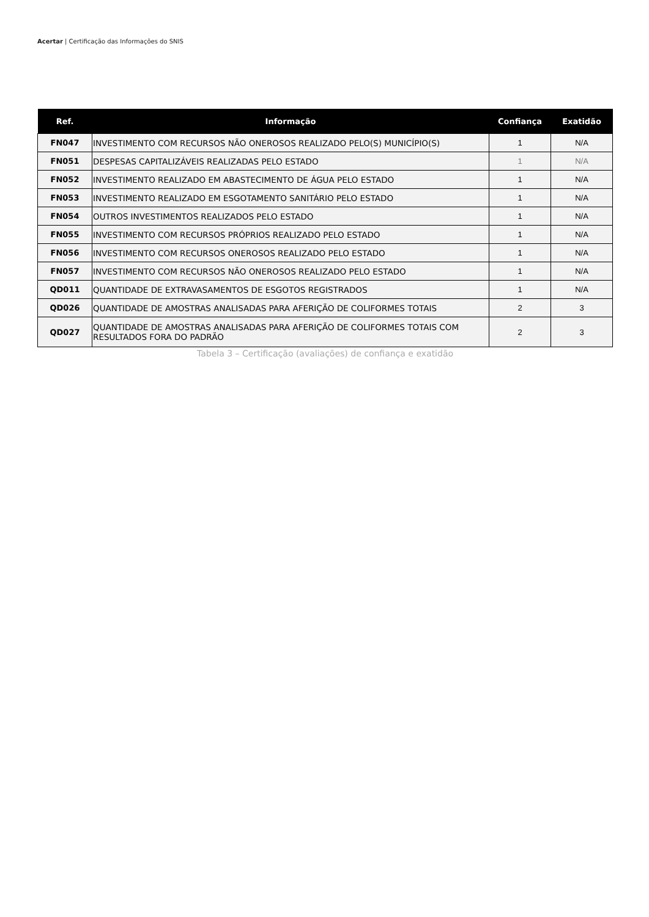Acertar | Certificação das Informações do SNIS
| Ref. | Informação | Confiança | Exatidão |
| --- | --- | --- | --- |
| FN047 | INVESTIMENTO COM RECURSOS NÃO ONEROSOS REALIZADO PELO(S) MUNICÍPIO(S) | 1 | N/A |
| FN051 | DESPESAS CAPITALIZÁVEIS REALIZADAS PELO ESTADO | 1 | N/A |
| FN052 | INVESTIMENTO REALIZADO EM ABASTECIMENTO DE ÁGUA PELO ESTADO | 1 | N/A |
| FN053 | INVESTIMENTO REALIZADO EM ESGOTAMENTO SANITÁRIO PELO ESTADO | 1 | N/A |
| FN054 | OUTROS INVESTIMENTOS REALIZADOS PELO ESTADO | 1 | N/A |
| FN055 | INVESTIMENTO COM RECURSOS PRÓPRIOS REALIZADO PELO ESTADO | 1 | N/A |
| FN056 | INVESTIMENTO COM RECURSOS ONEROSOS REALIZADO PELO ESTADO | 1 | N/A |
| FN057 | INVESTIMENTO COM RECURSOS NÃO ONEROSOS REALIZADO PELO ESTADO | 1 | N/A |
| QD011 | QUANTIDADE DE EXTRAVASAMENTOS DE ESGOTOS REGISTRADOS | 1 | N/A |
| QD026 | QUANTIDADE DE AMOSTRAS ANALISADAS PARA AFERIÇÃO DE COLIFORMES TOTAIS | 2 | 3 |
| QD027 | QUANTIDADE DE AMOSTRAS ANALISADAS PARA AFERIÇÃO DE COLIFORMES TOTAIS COM RESULTADOS FORA DO PADRÃO | 2 | 3 |
Tabela 3 – Certificação (avaliações) de confiança e exatidão